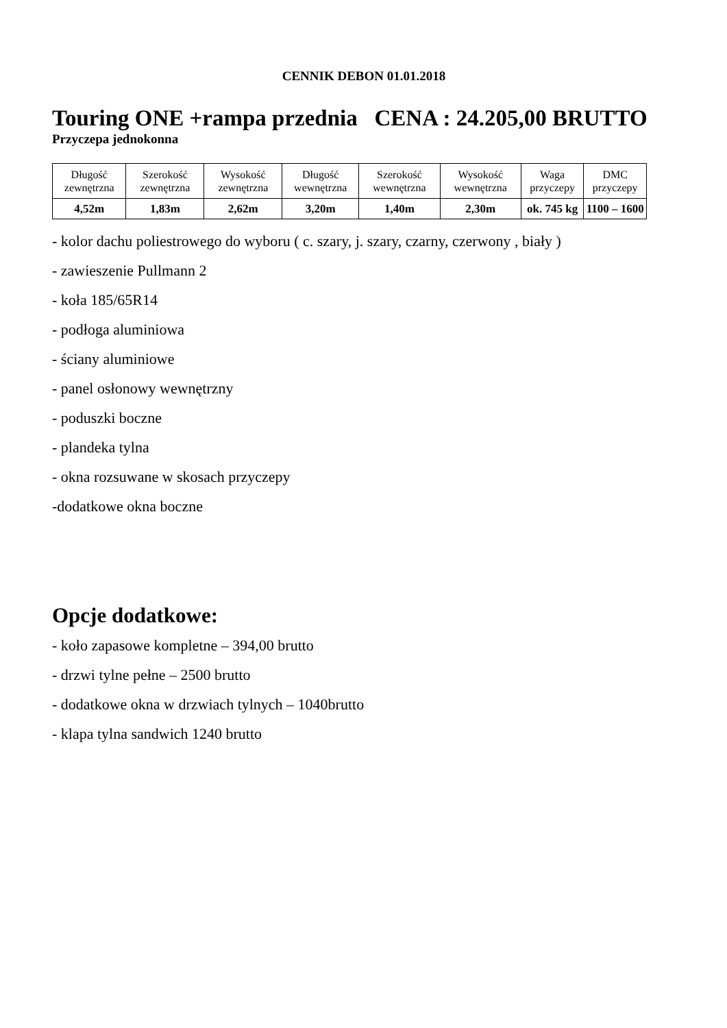CENNIK DEBON 01.01.2018
Touring ONE +rampa przednia CENA : 24.205,00 BRUTTO
Przyczepa jednokonna
| Długość zewnętrzna | Szerokość zewnętrzna | Wysokość zewnętrzna | Długość wewnętrzna | Szerokość wewnętrzna | Wysokość wewnętrzna | Waga przyczepy | DMC przyczepy |
| 4,52m | 1,83m | 2,62m | 3,20m | 1,40m | 2,30m | ok. 745 kg | 1100 – 1600 |
- kolor dachu poliestrowego do wyboru ( c. szary, j. szary, czarny, czerwony , biały )
- zawieszenie Pullmann 2
- koła 185/65R14
- podłoga aluminiowa
- ściany aluminiowe
- panel osłonowy wewnętrzny
- poduszki boczne
- plandeka tylna
- okna rozsuwane w skosach przyczepy
-dodatkowe okna boczne
Opcje dodatkowe:
- koło zapasowe kompletne – 394,00 brutto
- drzwi tylne pełne – 2500 brutto
- dodatkowe okna w drzwiach tylnych – 1040brutto
- klapa tylna sandwich 1240 brutto